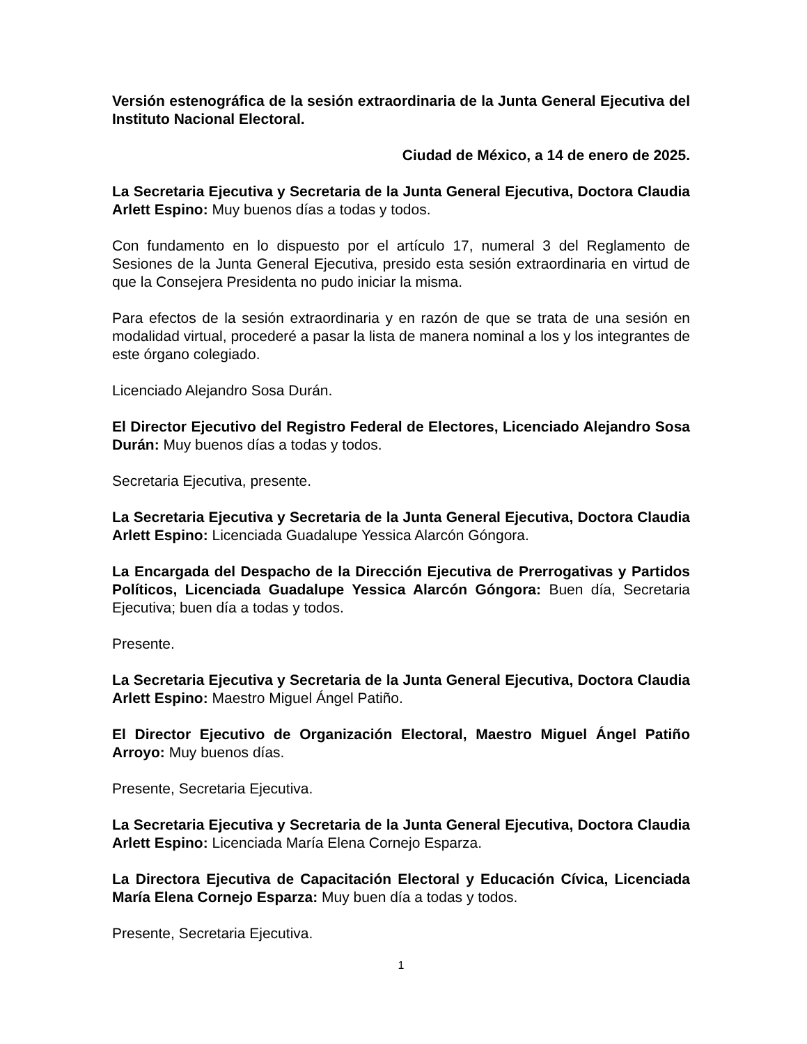Versión estenográfica de la sesión extraordinaria de la Junta General Ejecutiva del Instituto Nacional Electoral.
Ciudad de México, a 14 de enero de 2025.
La Secretaria Ejecutiva y Secretaria de la Junta General Ejecutiva, Doctora Claudia Arlett Espino: Muy buenos días a todas y todos.
Con fundamento en lo dispuesto por el artículo 17, numeral 3 del Reglamento de Sesiones de la Junta General Ejecutiva, presido esta sesión extraordinaria en virtud de que la Consejera Presidenta no pudo iniciar la misma.
Para efectos de la sesión extraordinaria y en razón de que se trata de una sesión en modalidad virtual, procederé a pasar la lista de manera nominal a los y los integrantes de este órgano colegiado.
Licenciado Alejandro Sosa Durán.
El Director Ejecutivo del Registro Federal de Electores, Licenciado Alejandro Sosa Durán: Muy buenos días a todas y todos.
Secretaria Ejecutiva, presente.
La Secretaria Ejecutiva y Secretaria de la Junta General Ejecutiva, Doctora Claudia Arlett Espino: Licenciada Guadalupe Yessica Alarcón Góngora.
La Encargada del Despacho de la Dirección Ejecutiva de Prerrogativas y Partidos Políticos, Licenciada Guadalupe Yessica Alarcón Góngora: Buen día, Secretaria Ejecutiva; buen día a todas y todos.
Presente.
La Secretaria Ejecutiva y Secretaria de la Junta General Ejecutiva, Doctora Claudia Arlett Espino: Maestro Miguel Ángel Patiño.
El Director Ejecutivo de Organización Electoral, Maestro Miguel Ángel Patiño Arroyo: Muy buenos días.
Presente, Secretaria Ejecutiva.
La Secretaria Ejecutiva y Secretaria de la Junta General Ejecutiva, Doctora Claudia Arlett Espino: Licenciada María Elena Cornejo Esparza.
La Directora Ejecutiva de Capacitación Electoral y Educación Cívica, Licenciada María Elena Cornejo Esparza: Muy buen día a todas y todos.
Presente, Secretaria Ejecutiva.
1